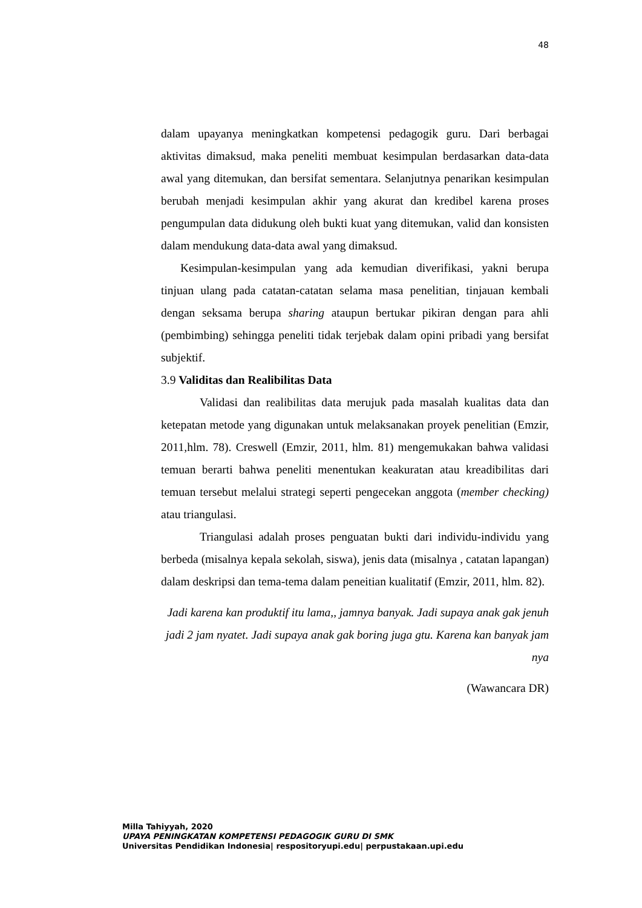48
dalam upayanya meningkatkan kompetensi pedagogik guru. Dari berbagai aktivitas dimaksud, maka peneliti membuat kesimpulan berdasarkan data-data awal yang ditemukan, dan bersifat sementara. Selanjutnya penarikan kesimpulan berubah menjadi kesimpulan akhir yang akurat dan kredibel karena proses pengumpulan data didukung oleh bukti kuat yang ditemukan, valid dan konsisten dalam mendukung data-data awal yang dimaksud.
Kesimpulan-kesimpulan yang ada kemudian diverifikasi, yakni berupa tinjuan ulang pada catatan-catatan selama masa penelitian, tinjauan kembali dengan seksama berupa sharing ataupun bertukar pikiran dengan para ahli (pembimbing) sehingga peneliti tidak terjebak dalam opini pribadi yang bersifat subjektif.
3.9 Validitas dan Realibilitas Data
Validasi dan realibilitas data merujuk pada masalah kualitas data dan ketepatan metode yang digunakan untuk melaksanakan proyek penelitian (Emzir, 2011,hlm. 78). Creswell (Emzir, 2011, hlm. 81) mengemukakan bahwa validasi temuan berarti bahwa peneliti menentukan keakuratan atau kreadibilitas dari temuan tersebut melalui strategi seperti pengecekan anggota (member checking) atau triangulasi.
Triangulasi adalah proses penguatan bukti dari individu-individu yang berbeda (misalnya kepala sekolah, siswa), jenis data (misalnya , catatan lapangan) dalam deskripsi dan tema-tema dalam peneitian kualitatif (Emzir, 2011, hlm. 82).
Jadi karena kan produktif itu lama,, jamnya banyak. Jadi supaya anak gak jenuh jadi 2 jam nyatet. Jadi supaya anak gak boring juga gtu. Karena kan banyak jam nya
(Wawancara DR)
Milla Tahiyyah, 2020
UPAYA PENINGKATAN KOMPETENSI PEDAGOGIK GURU DI SMK
Universitas Pendidikan Indonesia| respositoryupi.edu| perpustakaan.upi.edu